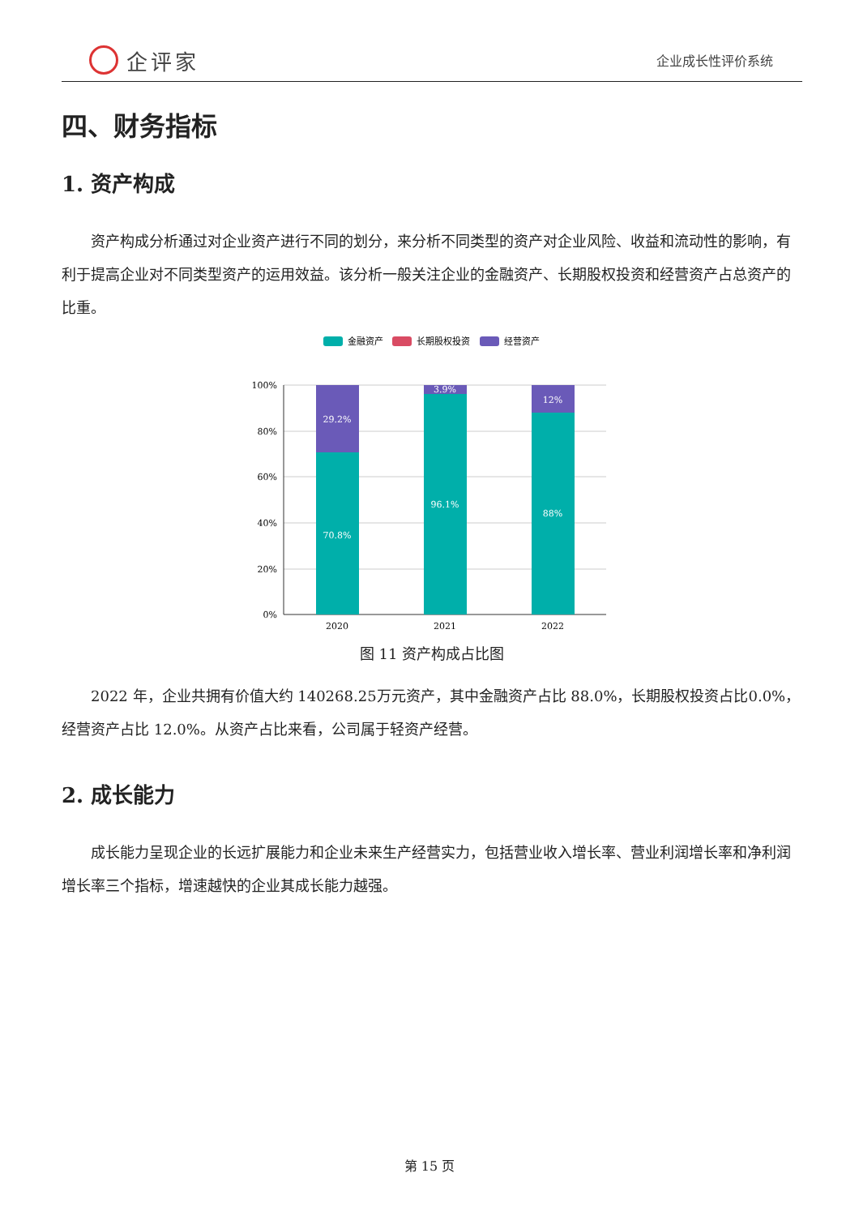企评家
企业成长性评价系统
四、财务指标
1. 资产构成
资产构成分析通过对企业资产进行不同的划分，来分析不同类型的资产对企业风险、收益和流动性的影响，有利于提高企业对不同类型资产的运用效益。该分析一般关注企业的金融资产、长期股权投资和经营资产占总资产的比重。
金融资产
长期股权投资
经营资产
100%
80%
60%
40%
20%
0%
29.2%
70.8%
3.9%
96.1%
12%
88%
2020
2021
2022
图 11 资产构成占比图
2022 年，企业共拥有价值大约 140268.25万元资产，其中金融资产占比 88.0%，长期股权投资占比0.0%，经营资产占比 12.0%。从资产占比来看，公司属于轻资产经营。
2. 成长能力
成长能力呈现企业的长远扩展能力和企业未来生产经营实力，包括营业收入增长率、营业利润增长率和净利润增长率三个指标，增速越快的企业其成长能力越强。
第 15 页